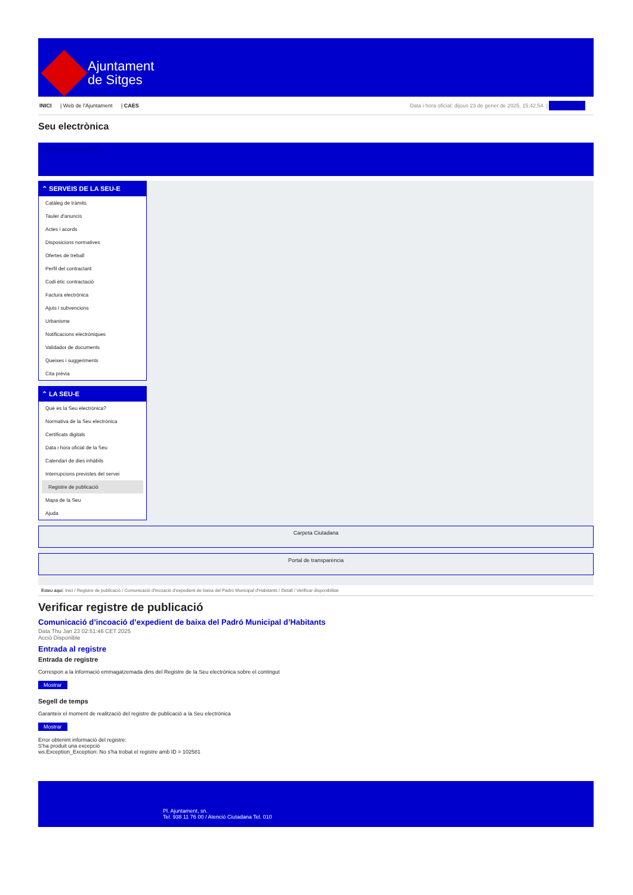Ajuntament
de Sitges
INICI | Web de l'Ajuntament | CAES
Data i hora oficial: dijous 23 de gener de 2025, 15:42:54 | Sincronitza
Seu electrònica
Obtenir còpia autèntica
⌃ SERVEIS DE LA SEU-E
Catàleg de tràmits
Tauler d'anuncis
Actes i acords
Disposicions normatives
Ofertes de treball
Perfil del contractant
Codi ètic contractació
Factura electrònica
Ajuts i subvencions
Urbanisme
Notificacions electròniques
Validador de documents
Queixes i suggeriments
Cita prèvia
⌃ LA SEU-E
Què és la Seu electrònica?
Normativa de la Seu electrònica
Certificats digitals
Data i hora oficial de la Seu
Calendari de dies inhàbils
Interrupcions previstes del servei
Registre de publicació
Mapa de la Seu
Ajuda
Carpeta Ciutadana
Portal de transparència
Esteu aquí: Inici / Registre de publicació / Comunicació d'incoació d'expedient de baixa del Padró Municipal d'Habitants / Detall / Verificar disponibilitat
Verificar registre de publicació
Comunicació d’incoació d’expedient de baixa del Padró Municipal d’Habitants
Data Thu Jan 23 02:51:46 CET 2025
Acció Disponible
Entrada al registre
Entrada de registre
Correspon a la informació emmagatzemada dins del Registre de la Seu electrònica sobre el contingut
Mostrar
Segell de temps
Garanteix el moment de realització del registre de publicació a la Seu electrònica
Mostrar
Error obtenint informació del registre:
S'ha produit una excepció
ws.Exception_Exception: No s'ha trobat el registre amb ID = 102581
Pl. Ajuntament, sn.
Tel. 938 11 76 00 / Atenció Ciutadana Tel. 010